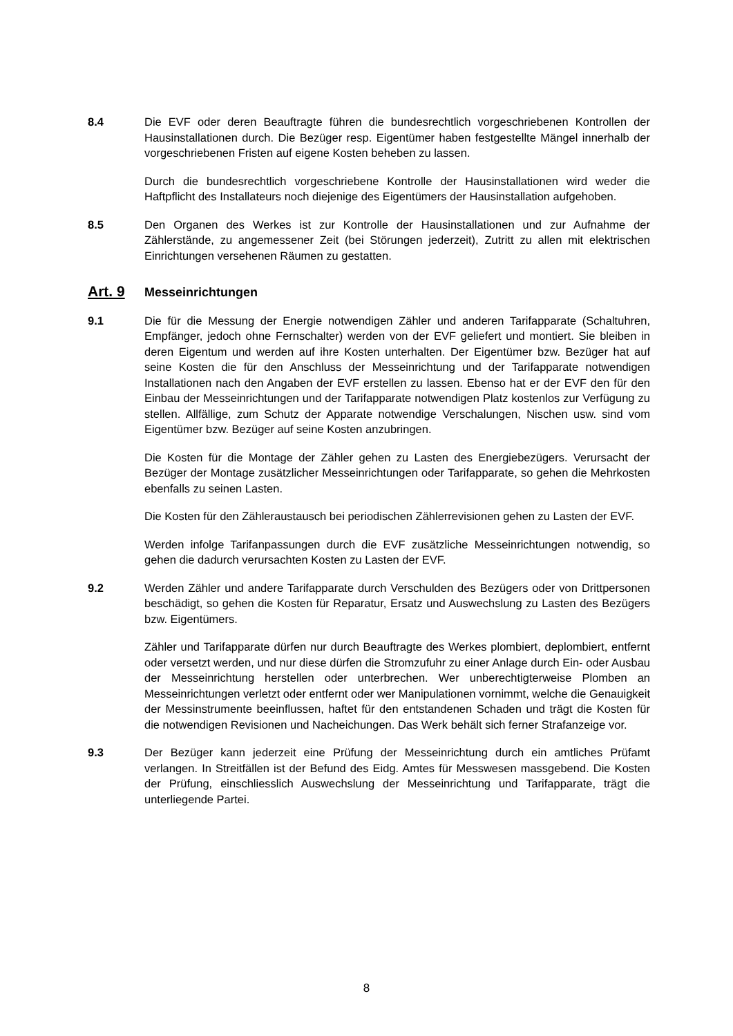8.4 Die EVF oder deren Beauftragte führen die bundesrechtlich vorgeschriebenen Kontrollen der Hausinstallationen durch. Die Bezüger resp. Eigentümer haben festgestellte Mängel innerhalb der vorgeschriebenen Fristen auf eigene Kosten beheben zu lassen.
Durch die bundesrechtlich vorgeschriebene Kontrolle der Hausinstallationen wird weder die Haftpflicht des Installateurs noch diejenige des Eigentümers der Hausinstallation aufgehoben.
8.5 Den Organen des Werkes ist zur Kontrolle der Hausinstallationen und zur Aufnahme der Zählerstände, zu angemessener Zeit (bei Störungen jederzeit), Zutritt zu allen mit elektrischen Einrichtungen versehenen Räumen zu gestatten.
Art. 9 Messeinrichtungen
9.1 Die für die Messung der Energie notwendigen Zähler und anderen Tarifapparate (Schaltuhren, Empfänger, jedoch ohne Fernschalter) werden von der EVF geliefert und montiert. Sie bleiben in deren Eigentum und werden auf ihre Kosten unterhalten. Der Eigentümer bzw. Bezüger hat auf seine Kosten die für den Anschluss der Messeinrichtung und der Tarifapparate notwendigen Installationen nach den Angaben der EVF erstellen zu lassen. Ebenso hat er der EVF den für den Einbau der Messeinrichtungen und der Tarifapparate notwendigen Platz kostenlos zur Verfügung zu stellen. Allfällige, zum Schutz der Apparate notwendige Verschalungen, Nischen usw. sind vom Eigentümer bzw. Bezüger auf seine Kosten anzubringen.
Die Kosten für die Montage der Zähler gehen zu Lasten des Energiebezügers. Verursacht der Bezüger der Montage zusätzlicher Messeinrichtungen oder Tarifapparate, so gehen die Mehrkosten ebenfalls zu seinen Lasten.
Die Kosten für den Zähleraustausch bei periodischen Zählerrevisionen gehen zu Lasten der EVF.
Werden infolge Tarifanpassungen durch die EVF zusätzliche Messeinrichtungen notwendig, so gehen die dadurch verursachten Kosten zu Lasten der EVF.
9.2 Werden Zähler und andere Tarifapparate durch Verschulden des Bezügers oder von Drittpersonen beschädigt, so gehen die Kosten für Reparatur, Ersatz und Auswechslung zu Lasten des Bezügers bzw. Eigentümers.
Zähler und Tarifapparate dürfen nur durch Beauftragte des Werkes plombiert, deplombiert, entfernt oder versetzt werden, und nur diese dürfen die Stromzufuhr zu einer Anlage durch Ein- oder Ausbau der Messeinrichtung herstellen oder unterbrechen. Wer unberechtigterweise Plomben an Messeinrichtungen verletzt oder entfernt oder wer Manipulationen vornimmt, welche die Genauigkeit der Messinstrumente beeinflussen, haftet für den entstandenen Schaden und trägt die Kosten für die notwendigen Revisionen und Nacheichungen. Das Werk behält sich ferner Strafanzeige vor.
9.3 Der Bezüger kann jederzeit eine Prüfung der Messeinrichtung durch ein amtliches Prüfamt verlangen. In Streitfällen ist der Befund des Eidg. Amtes für Messwesen massgebend. Die Kosten der Prüfung, einschliesslich Auswechslung der Messeinrichtung und Tarifapparate, trägt die unterliegende Partei.
8